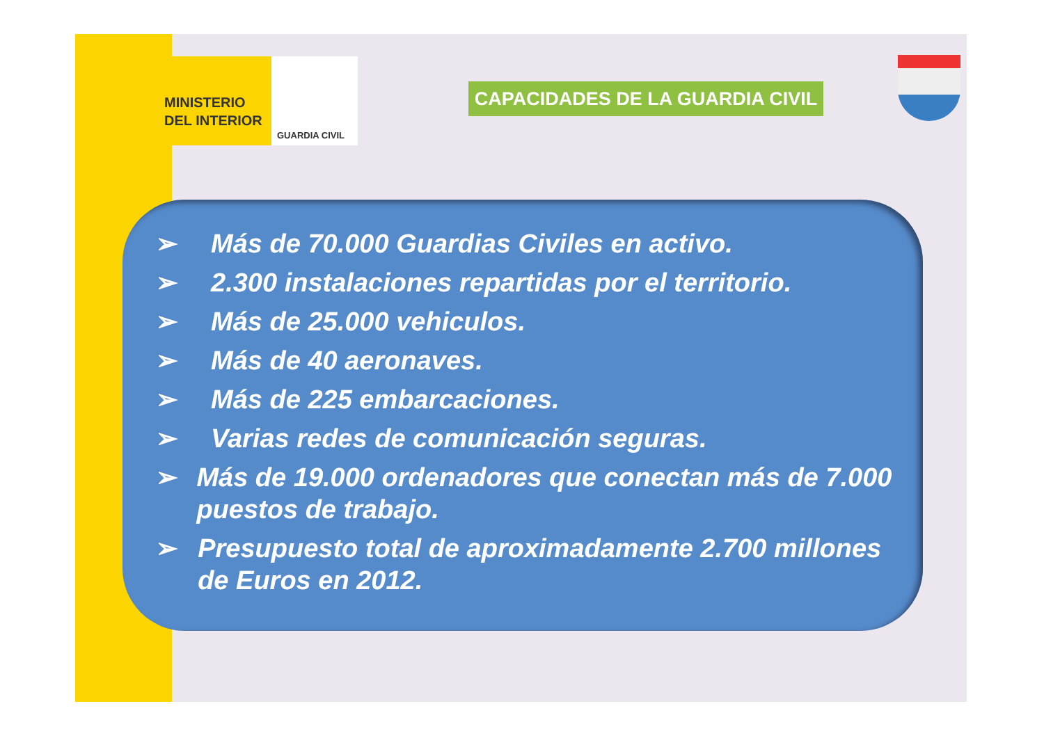MINISTERIO
DEL INTERIOR
GUARDIA CIVIL
CAPACIDADES DE LA GUARDIA CIVIL
➢ Más de 70.000 Guardias Civiles en activo.
➢ 2.300 instalaciones repartidas por el territorio.
➢ Más de 25.000 vehiculos.
➢ Más de 40 aeronaves.
➢ Más de 225 embarcaciones.
➢ Varias redes de comunicación seguras.
➢ Más de 19.000 ordenadores que conectan más de 7.000 puestos de trabajo.
➢ Presupuesto total de aproximadamente 2.700 millones de Euros en 2012.